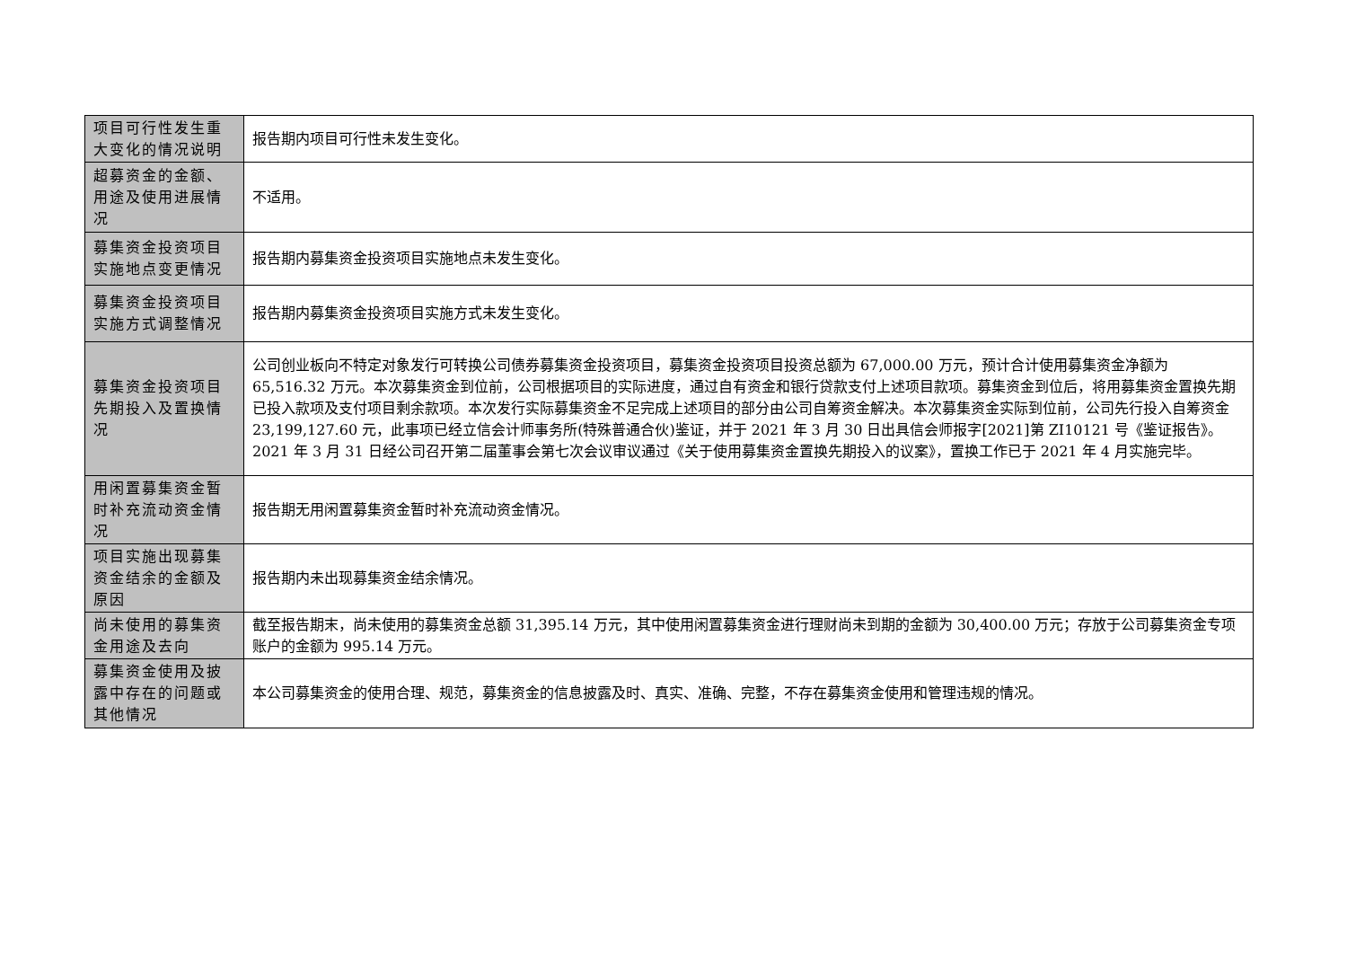| 项目可行性发生重大变化的情况说明 | 报告期内项目可行性未发生变化。 |
| 超募资金的金额、用途及使用进展情况 | 不适用。 |
| 募集资金投资项目实施地点变更情况 | 报告期内募集资金投资项目实施地点未发生变化。 |
| 募集资金投资项目实施方式调整情况 | 报告期内募集资金投资项目实施方式未发生变化。 |
| 募集资金投资项目先期投入及置换情况 | 公司创业板向不特定对象发行可转换公司债券募集资金投资项目，募集资金投资项目投资总额为 67,000.00 万元，预计合计使用募集资金净额为 65,516.32 万元。本次募集资金到位前，公司根据项目的实际进度，通过自有资金和银行贷款支付上述项目款项。募集资金到位后，将用募集资金置换先期已投入款项及支付项目剩余款项。本次发行实际募集资金不足完成上述项目的部分由公司自筹资金解决。本次募集资金实际到位前，公司先行投入自筹资金 23,199,127.60 元，此事项已经立信会计师事务所(特殊普通合伙)鉴证，并于 2021 年 3 月 30 日出具信会师报字[2021]第 ZI10121 号《鉴证报告》。2021 年 3 月 31 日经公司召开第二届董事会第七次会议审议通过《关于使用募集资金置换先期投入的议案》，置换工作已于 2021 年 4 月实施完毕。 |
| 用闲置募集资金暂时补充流动资金情况 | 报告期无用闲置募集资金暂时补充流动资金情况。 |
| 项目实施出现募集资金结余的金额及原因 | 报告期内未出现募集资金结余情况。 |
| 尚未使用的募集资金用途及去向 | 截至报告期末，尚未使用的募集资金总额 31,395.14 万元，其中使用闲置募集资金进行理财尚未到期的金额为 30,400.00 万元；存放于公司募集资金专项账户的金额为 995.14 万元。 |
| 募集资金使用及披露中存在的问题或其他情况 | 本公司募集资金的使用合理、规范，募集资金的信息披露及时、真实、准确、完整，不存在募集资金使用和管理违规的情况。 |